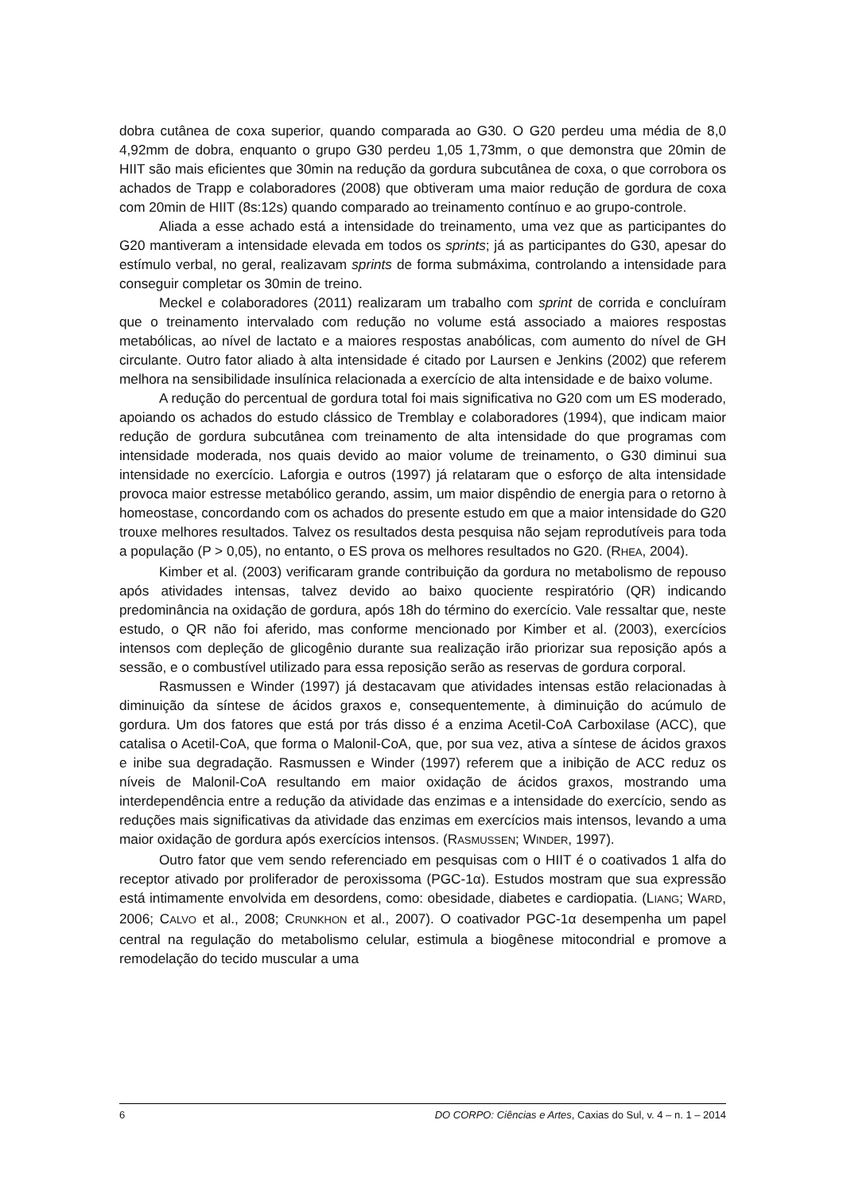dobra cutânea de coxa superior, quando comparada ao G30. O G20 perdeu uma média de 8,0 4,92mm de dobra, enquanto o grupo G30 perdeu 1,05 1,73mm, o que demonstra que 20min de HIIT são mais eficientes que 30min na redução da gordura subcutânea de coxa, o que corrobora os achados de Trapp e colaboradores (2008) que obtiveram uma maior redução de gordura de coxa com 20min de HIIT (8s:12s) quando comparado ao treinamento contínuo e ao grupo-controle.
Aliada a esse achado está a intensidade do treinamento, uma vez que as participantes do G20 mantiveram a intensidade elevada em todos os sprints; já as participantes do G30, apesar do estímulo verbal, no geral, realizavam sprints de forma submáxima, controlando a intensidade para conseguir completar os 30min de treino.
Meckel e colaboradores (2011) realizaram um trabalho com sprint de corrida e concluíram que o treinamento intervalado com redução no volume está associado a maiores respostas metabólicas, ao nível de lactato e a maiores respostas anabólicas, com aumento do nível de GH circulante. Outro fator aliado à alta intensidade é citado por Laursen e Jenkins (2002) que referem melhora na sensibilidade insulínica relacionada a exercício de alta intensidade e de baixo volume.
A redução do percentual de gordura total foi mais significativa no G20 com um ES moderado, apoiando os achados do estudo clássico de Tremblay e colaboradores (1994), que indicam maior redução de gordura subcutânea com treinamento de alta intensidade do que programas com intensidade moderada, nos quais devido ao maior volume de treinamento, o G30 diminui sua intensidade no exercício. Laforgia e outros (1997) já relataram que o esforço de alta intensidade provoca maior estresse metabólico gerando, assim, um maior dispêndio de energia para o retorno à homeostase, concordando com os achados do presente estudo em que a maior intensidade do G20 trouxe melhores resultados. Talvez os resultados desta pesquisa não sejam reprodutíveis para toda a população (P > 0,05), no entanto, o ES prova os melhores resultados no G20. (RHEA, 2004).
Kimber et al. (2003) verificaram grande contribuição da gordura no metabolismo de repouso após atividades intensas, talvez devido ao baixo quociente respiratório (QR) indicando predominância na oxidação de gordura, após 18h do término do exercício. Vale ressaltar que, neste estudo, o QR não foi aferido, mas conforme mencionado por Kimber et al. (2003), exercícios intensos com depleção de glicogênio durante sua realização irão priorizar sua reposição após a sessão, e o combustível utilizado para essa reposição serão as reservas de gordura corporal.
Rasmussen e Winder (1997) já destacavam que atividades intensas estão relacionadas à diminuição da síntese de ácidos graxos e, consequentemente, à diminuição do acúmulo de gordura. Um dos fatores que está por trás disso é a enzima Acetil-CoA Carboxilase (ACC), que catalisa o Acetil-CoA, que forma o Malonil-CoA, que, por sua vez, ativa a síntese de ácidos graxos e inibe sua degradação. Rasmussen e Winder (1997) referem que a inibição de ACC reduz os níveis de Malonil-CoA resultando em maior oxidação de ácidos graxos, mostrando uma interdependência entre a redução da atividade das enzimas e a intensidade do exercício, sendo as reduções mais significativas da atividade das enzimas em exercícios mais intensos, levando a uma maior oxidação de gordura após exercícios intensos. (RASMUSSEN; WINDER, 1997).
Outro fator que vem sendo referenciado em pesquisas com o HIIT é o coativados 1 alfa do receptor ativado por proliferador de peroxissoma (PGC-1α). Estudos mostram que sua expressão está intimamente envolvida em desordens, como: obesidade, diabetes e cardiopatia. (LIANG; WARD, 2006; CALVO et al., 2008; CRUNKHON et al., 2007). O coativador PGC-1α desempenha um papel central na regulação do metabolismo celular, estimula a biogênese mitocondrial e promove a remodelação do tecido muscular a uma
6 DO CORPO: Ciências e Artes, Caxias do Sul, v. 4 – n. 1 – 2014